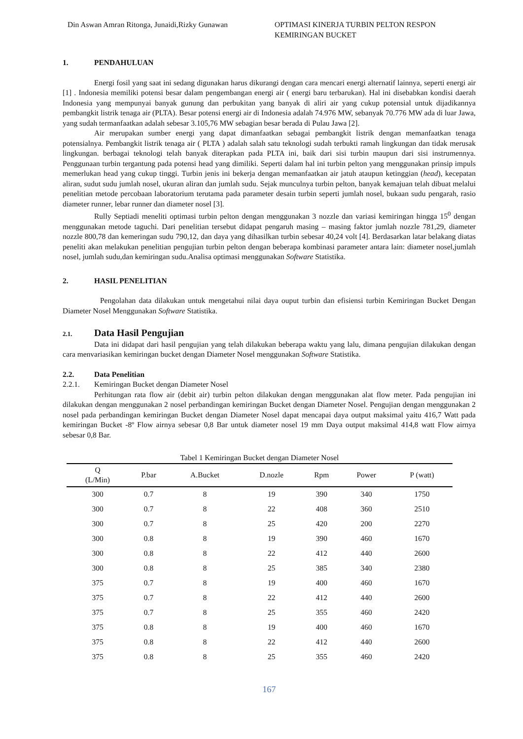Din Aswan Amran Ritonga, Junaidi,Rizky Gunawan
OPTIMASI KINERJA TURBIN PELTON RESPON
KEMIRINGAN BUCKET
1. PENDAHULUAN
Energi fosil yang saat ini sedang digunakan harus dikurangi dengan cara mencari energi alternatif lainnya, seperti energi air [1] . Indonesia memiliki potensi besar dalam pengembangan energi air ( energi baru terbarukan). Hal ini disebabkan kondisi daerah Indonesia yang mempunyai banyak gunung dan perbukitan yang banyak di aliri air yang cukup potensial untuk dijadikannya pembangkit listrik tenaga air (PLTA). Besar potensi energi air di Indonesia adalah 74.976 MW, sebanyak 70.776 MW ada di luar Jawa, yang sudah termanfaatkan adalah sebesar 3.105,76 MW sebagian besar berada di Pulau Jawa [2].
Air merupakan sumber energi yang dapat dimanfaatkan sebagai pembangkit listrik dengan memanfaatkan tenaga potensialnya. Pembangkit listrik tenaga air ( PLTA ) adalah salah satu teknologi sudah terbukti ramah lingkungan dan tidak merusak lingkungan. berbagai teknologi telah banyak diterapkan pada PLTA ini, baik dari sisi turbin maupun dari sisi instrumennya. Penggunaan turbin tergantung pada potensi head yang dimiliki. Seperti dalam hal ini turbin pelton yang menggunakan prinsip impuls memerlukan head yang cukup tinggi. Turbin jenis ini bekerja dengan memanfaatkan air jatuh ataupun ketinggian (head), kecepatan aliran, sudut sudu jumlah nosel, ukuran aliran dan jumlah sudu. Sejak munculnya turbin pelton, banyak kemajuan telah dibuat melalui penelitian metode percobaan laboratorium terutama pada parameter desain turbin seperti jumlah nosel, bukaan sudu pengarah, rasio diameter runner, lebar runner dan diameter nosel [3].
Rully Septiadi meneliti optimasi turbin pelton dengan menggunakan 3 nozzle dan variasi kemiringan hingga 15<sup>0</sup> dengan menggunakan metode taguchi. Dari penelitian tersebut didapat pengaruh masing – masing faktor jumlah nozzle 781,29, diameter nozzle 800,78 dan kemeringan sudu 790,12, dan daya yang dihasilkan turbin sebesar 40,24 volt [4]. Berdasarkan latar belakang diatas peneliti akan melakukan penelitian pengujian turbin pelton dengan beberapa kombinasi parameter antara lain: diameter nosel,jumlah nosel, jumlah sudu,dan kemiringan sudu.Analisa optimasi menggunakan Software Statistika.
2. HASIL PENELITIAN
Pengolahan data dilakukan untuk mengetahui nilai daya ouput turbin dan efisiensi turbin Kemiringan Bucket Dengan Diameter Nosel Menggunakan Software Statistika.
2.1. Data Hasil Pengujian
Data ini didapat dari hasil pengujian yang telah dilakukan beberapa waktu yang lalu, dimana pengujian dilakukan dengan cara menvariasikan kemiringan bucket dengan Diameter Nosel menggunakan Software Statistika.
2.2. Data Penelitian
2.2.1. Kemiringan Bucket dengan Diameter Nosel
Perhitungan rata flow air (debit air) turbin pelton dilakukan dengan menggunakan alat flow meter. Pada pengujian ini dilakukan dengan menggunakan 2 nosel perbandingan kemiringan Bucket dengan Diameter Nosel. Pengujian dengan menggunakan 2 nosel pada perbandingan kemiringan Bucket dengan Diameter Nosel dapat mencapai daya output maksimal yaitu 416,7 Watt pada kemiringan Bucket -8º Flow airnya sebesar 0,8 Bar untuk diameter nosel 19 mm Daya output maksimal 414,8 watt Flow airnya sebesar 0,8 Bar.
Tabel 1 Kemiringan Bucket dengan Diameter Nosel
| Q (L/Min) | P.bar | A.Bucket | D.nozle | Rpm | Power | P (watt) |
| --- | --- | --- | --- | --- | --- | --- |
| 300 | 0.7 | 8 | 19 | 390 | 340 | 1750 |
| 300 | 0.7 | 8 | 22 | 408 | 360 | 2510 |
| 300 | 0.7 | 8 | 25 | 420 | 200 | 2270 |
| 300 | 0.8 | 8 | 19 | 390 | 460 | 1670 |
| 300 | 0.8 | 8 | 22 | 412 | 440 | 2600 |
| 300 | 0.8 | 8 | 25 | 385 | 340 | 2380 |
| 375 | 0.7 | 8 | 19 | 400 | 460 | 1670 |
| 375 | 0.7 | 8 | 22 | 412 | 440 | 2600 |
| 375 | 0.7 | 8 | 25 | 355 | 460 | 2420 |
| 375 | 0.8 | 8 | 19 | 400 | 460 | 1670 |
| 375 | 0.8 | 8 | 22 | 412 | 440 | 2600 |
| 375 | 0.8 | 8 | 25 | 355 | 460 | 2420 |
167